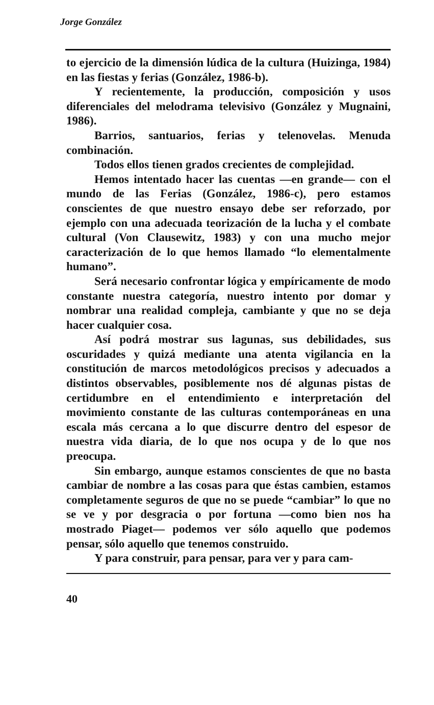Jorge González
to ejercicio de la dimensión lúdica de la cultura (Huizinga, 1984) en las fiestas y ferias (González, 1986-b).
Y recientemente, la producción, composición y usos diferenciales del melodrama televisivo (González y Mugnaini, 1986).
Barrios, santuarios, ferias y telenovelas. Menuda combinación.
Todos ellos tienen grados crecientes de complejidad.
Hemos intentado hacer las cuentas —en grande— con el mundo de las Ferias (González, 1986-c), pero estamos conscientes de que nuestro ensayo debe ser reforzado, por ejemplo con una adecuada teorización de la lucha y el combate cultural (Von Clausewitz, 1983) y con una mucho mejor caracterización de lo que hemos llamado “lo elementalmente humano”.
Será necesario confrontar lógica y empíricamente de modo constante nuestra categoría, nuestro intento por domar y nombrar una realidad compleja, cambiante y que no se deja hacer cualquier cosa.
Así podrá mostrar sus lagunas, sus debilidades, sus oscuridades y quizá mediante una atenta vigilancia en la constitución de marcos metodológicos precisos y adecuados a distintos observables, posiblemente nos dé algunas pistas de certidumbre en el entendimiento e interpretación del movimiento constante de las culturas contemporáneas en una escala más cercana a lo que discurre dentro del espesor de nuestra vida diaria, de lo que nos ocupa y de lo que nos preocupa.
Sin embargo, aunque estamos conscientes de que no basta cambiar de nombre a las cosas para que éstas cambien, estamos completamente seguros de que no se puede “cambiar” lo que no se ve y por desgracia o por fortuna —como bien nos ha mostrado Piaget— podemos ver sólo aquello que podemos pensar, sólo aquello que tenemos construido.
Y para construir, para pensar, para ver y para cam-
40